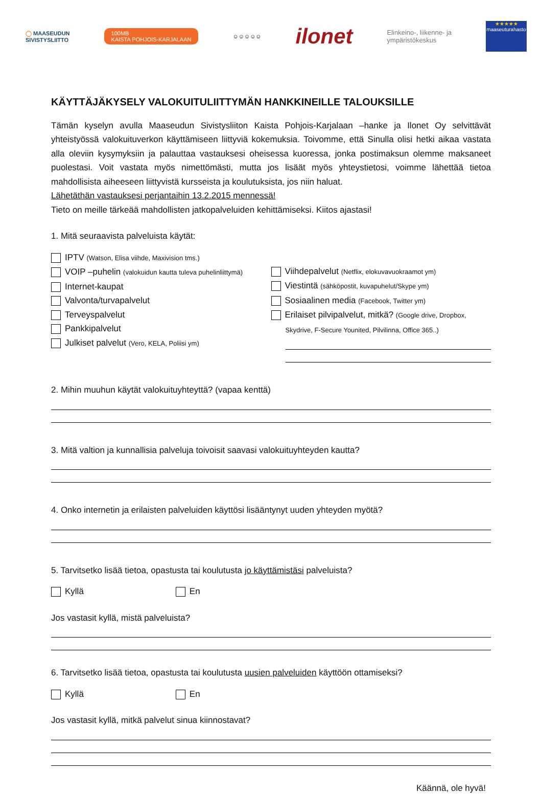◯ MAASEUDUN
SIVISTYSLIITTO
100MB
KAISTA POHJOIS-KARJALAAN
☺☺☺☺☺
ilonet
Elinkeino-, liikenne- ja
ympäristökeskus
★★★★★
maaseuturahasto
KÄYTTÄJÄKYSELY VALOKUITULIITTYMÄN HANKKINEILLE TALOUKSILLE
Tämän kyselyn avulla Maaseudun Sivistysliiton Kaista Pohjois-Karjalaan –hanke ja Ilonet Oy selvittävät yhteistyössä valokuituverkon käyttämiseen liittyviä kokemuksia. Toivomme, että Sinulla olisi hetki aikaa vastata alla oleviin kysymyksiin ja palauttaa vastauksesi oheisessa kuoressa, jonka postimaksun olemme maksaneet puolestasi. Voit vastata myös nimettömästi, mutta jos lisäät myös yhteystietosi, voimme lähettää tietoa mahdollisista aiheeseen liittyvistä kursseista ja koulutuksista, jos niin haluat.
Lähetäthän vastauksesi perjantaihin 13.2.2015 mennessä!
Tieto on meille tärkeää mahdollisten jatkopalveluiden kehittämiseksi. Kiitos ajastasi!
1. Mitä seuraavista palveluista käytät:
IPTV (Watson, Elisa viihde, Maxivision tms.)
VOIP –puhelin (valokuidun kautta tuleva puhelinliittymä)
Internet-kaupat
Valvonta/turvapalvelut
Terveyspalvelut
Pankkipalvelut
Julkiset palvelut (Vero, KELA, Poliisi ym)
Viihdepalvelut (Netflix, elokuvavuokraamot ym)
Viestintä (sähköpostit, kuvapuhelut/Skype ym)
Sosiaalinen media (Facebook, Twitter ym)
Erilaiset pilvipalvelut, mitkä? (Google drive, Dropbox,
Skydrive, F-Secure Younited, Pilvilinna, Office 365..)
2. Mihin muuhun käytät valokuituyhteyttä? (vapaa kenttä)
3. Mitä valtion ja kunnallisia palveluja toivoisit saavasi valokuituyhteyden kautta?
4. Onko internetin ja erilaisten palveluiden käyttösi lisääntynyt uuden yhteyden myötä?
5. Tarvitsetko lisää tietoa, opastusta tai koulutusta jo käyttämistäsi palveluista?
Kyllä En
Jos vastasit kyllä, mistä palveluista?
6. Tarvitsetko lisää tietoa, opastusta tai koulutusta uusien palveluiden käyttöön ottamiseksi?
Kyllä En
Jos vastasit kyllä, mitkä palvelut sinua kiinnostavat?
Käännä, ole hyvä!